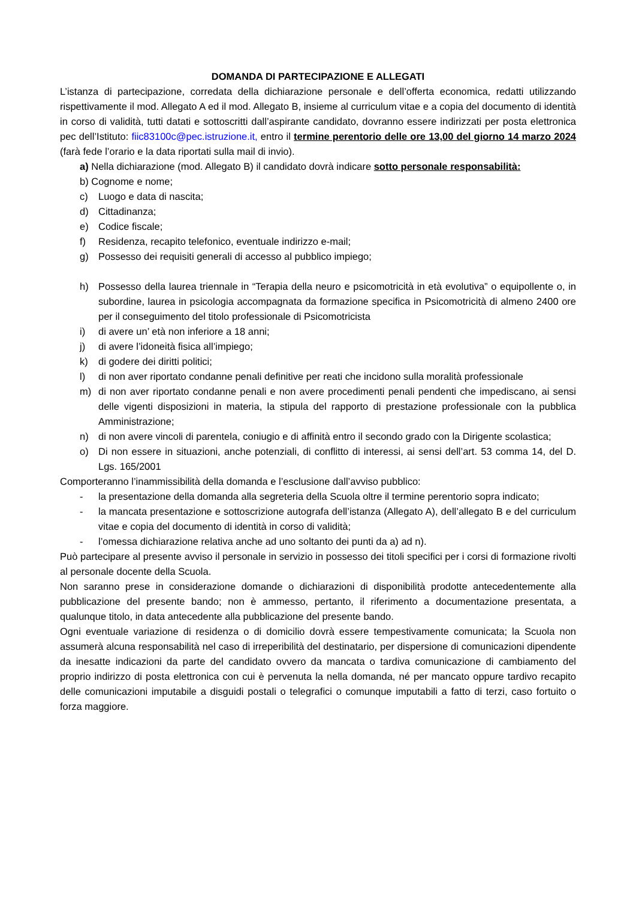DOMANDA DI PARTECIPAZIONE E ALLEGATI
L’istanza di partecipazione, corredata della dichiarazione personale e dell’offerta economica, redatti utilizzando rispettivamente il mod. Allegato A ed il mod. Allegato B, insieme al curriculum vitae e a copia del documento di identità in corso di validità, tutti datati e sottoscritti dall’aspirante candidato, dovranno essere indirizzati per posta elettronica pec dell’Istituto: fiic83100c@pec.istruzione.it, entro il termine perentorio delle ore 13,00 del giorno 14 marzo 2024 (farà fede l’orario e la data riportati sulla mail di invio).
a) Nella dichiarazione (mod. Allegato B) il candidato dovrà indicare sotto personale responsabilità:
b) Cognome e nome;
c) Luogo e data di nascita;
d) Cittadinanza;
e) Codice fiscale;
f) Residenza, recapito telefonico, eventuale indirizzo e-mail;
g) Possesso dei requisiti generali di accesso al pubblico impiego;
h) Possesso della laurea triennale in “Terapia della neuro e psicomotricità in età evolutiva” o equipollente o, in subordine, laurea in psicologia accompagnata da formazione specifica in Psicomotricità di almeno 2400 ore per il conseguimento del titolo professionale di Psicomotricista
i) di avere un’ età non inferiore a 18 anni;
j) di avere l’idoneità fisica all’impiego;
k) di godere dei diritti politici;
l) di non aver riportato condanne penali definitive per reati che incidono sulla moralità professionale
m) di non aver riportato condanne penali e non avere procedimenti penali pendenti che impediscano, ai sensi delle vigenti disposizioni in materia, la stipula del rapporto di prestazione professionale con la pubblica Amministrazione;
n) di non avere vincoli di parentela, coniugio e di affinità entro il secondo grado con la Dirigente scolastica;
o) Di non essere in situazioni, anche potenziali, di conflitto di interessi, ai sensi dell’art. 53 comma 14, del D. Lgs. 165/2001
Comporteranno l’inammissibilità della domanda e l’esclusione dall’avviso pubblico:
- la presentazione della domanda alla segreteria della Scuola oltre il termine perentorio sopra indicato;
- la mancata presentazione e sottoscrizione autografa dell’istanza (Allegato A), dell’allegato B e del curriculum vitae e copia del documento di identità in corso di validità;
- l’omessa dichiarazione relativa anche ad uno soltanto dei punti da a) ad n).
Può partecipare al presente avviso il personale in servizio in possesso dei titoli specifici per i corsi di formazione rivolti al personale docente della Scuola.
Non saranno prese in considerazione domande o dichiarazioni di disponibilità prodotte antecedentemente alla pubblicazione del presente bando; non è ammesso, pertanto, il riferimento a documentazione presentata, a qualunque titolo, in data antecedente alla pubblicazione del presente bando.
Ogni eventuale variazione di residenza o di domicilio dovrà essere tempestivamente comunicata; la Scuola non assumerà alcuna responsabilità nel caso di irreperibilità del destinatario, per dispersione di comunicazioni dipendente da inesatte indicazioni da parte del candidato ovvero da mancata o tardiva comunicazione di cambiamento del proprio indirizzo di posta elettronica con cui è pervenuta la nella domanda, né per mancato oppure tardivo recapito delle comunicazioni imputabile a disguidi postali o telegrafici o comunque imputabili a fatto di terzi, caso fortuito o forza maggiore.